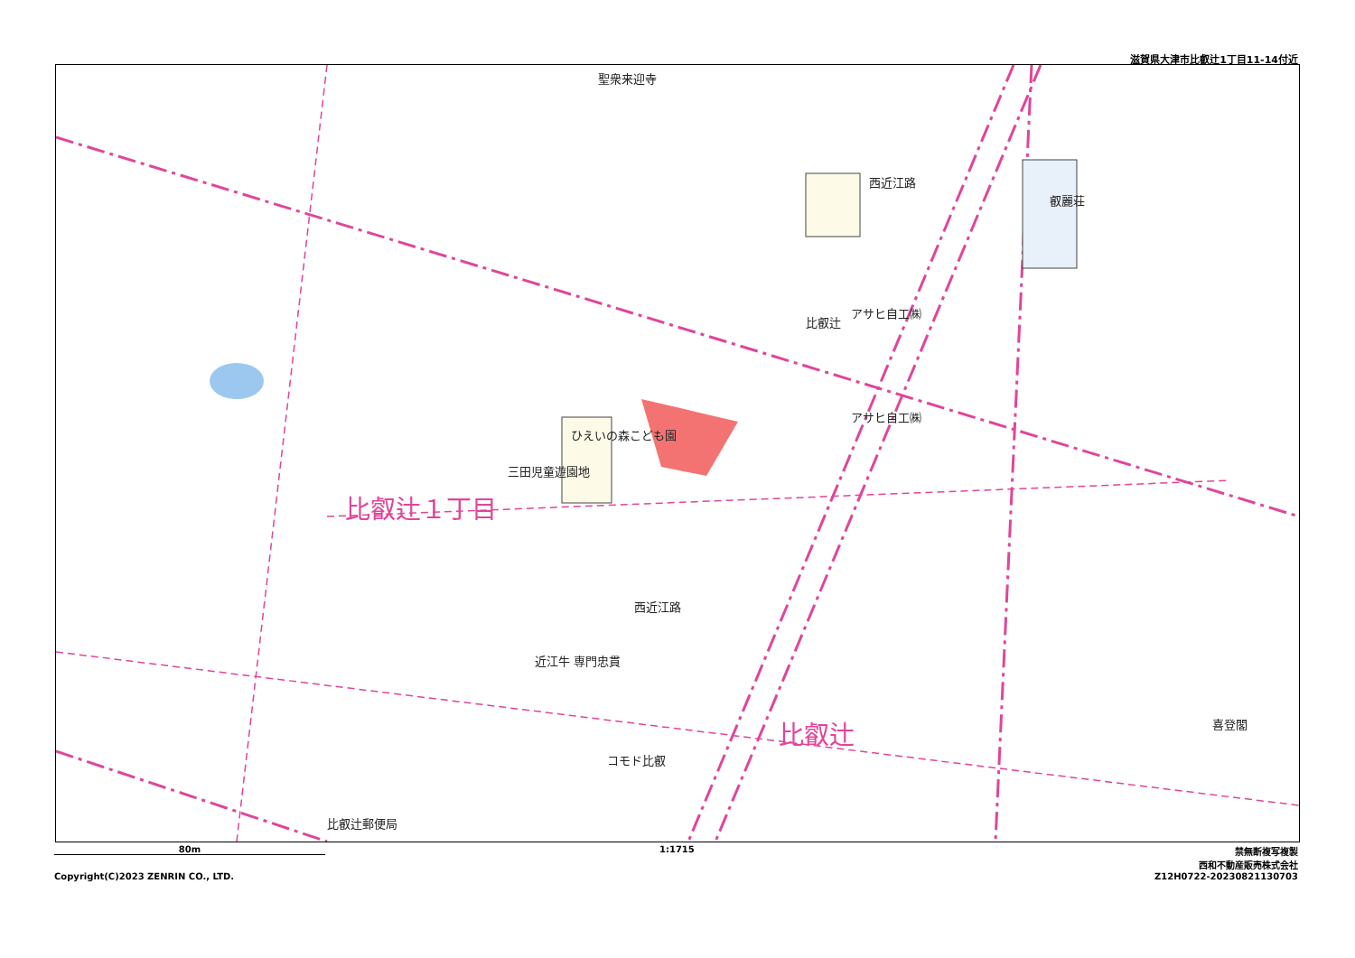滋賀県大津市比叡辻1丁目11-14付近
聖衆来迎寺
西近江路
叡麗荘
アサヒ自工㈱
比叡辻
アサヒ自工㈱
ひえいの森こども園
三田児童遊園地
西近江路
近江牛 専門忠貫
コモド比叡
比叡辻郵便局
喜登閣
比叡辻１丁目
比叡辻
80m
Copyright(C)2023 ZENRIN CO., LTD.
1:1715
禁無断複写複製
西和不動産販売株式会社
Z12H0722-20230821130703